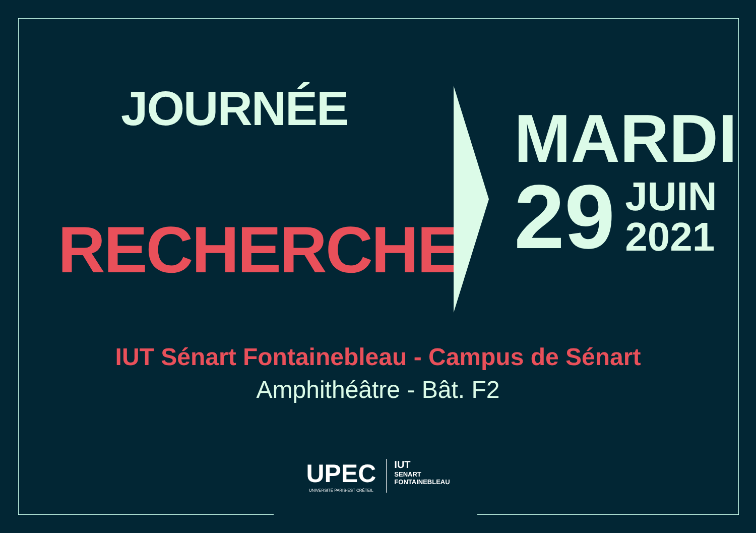JOURNÉE
RECHERCHE
MARDI
29 JUIN
2021
IUT Sénart Fontainebleau - Campus de Sénart
Amphithéâtre - Bât. F2
UPEC
UNIVERSITÉ PARIS-EST CRÉTEIL
IUT
SENART
FONTAINEBLEAU